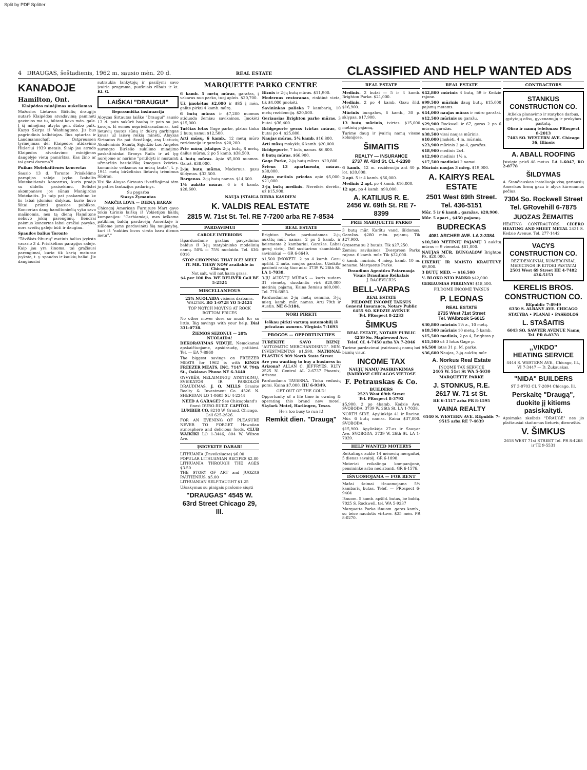Split by PDF Splitter
4 DRAUGAS, šeštadienis, 1962 m. sausio mėn. 20 d. REAL ESTATE CLASSIFIED AND HELP WANTED ADS
KANADOJE
Hamilton, Ont.
Klaipėdos minėjimas nukeliamas
Mažosios Lietuvos Bičiulių draugija nutarė Klaipėdos atvadavimą paminėti gavėnios me tu, būtent kovo mėn. gale. Į šį minėjimą atvyks gen. štabo pulk. Kazys Škirpa iš Washingtono. Jis bus pagrindinis kalbėtojas. Bus aptartas ir Landmannschaft Ostpreussen tyrinėjimas dėl Klaipėdos atidavimo Hitleriui 1939 metais. Šiaip jau atrodo Klaipėdos atvadavimo minėjimas daugelyje vietų pamirštas. Kas žino ar tai gerai daroma?!
Puikus Motekaitienės koncertas
Sausio 13 d. Toronte Prisikėlimo parapijos salėje įvyko Izabelės Motekaitienės koncertas, kuris praėjo su dideliu pasisekimu. Solistei akompanavo jos sūnus Manigirdas Motekaitis. Jis taip pat paskambino ke lis labai įdomius dalykus, kurie buvo šiltai priimti gausios publikos. Koncertan daug hamiltoniečių vyko savo mašinomis, nes tą dieną Hamiltone nebuvo jokių parengimų. Bendrai paėmus koncertas labai gražiai pavyko, nors svečių galėjo būti ir daugiau.
Spaudos balius Toronte
"Tėviškės žiburių" metinis balius įvyksta vasario 3 d. Prisikėlimo parapijos salėje. Kaip jau yra žinoma, tai gražiausi parengimai, kurie tik kartą metuose įvyksta, t. y. spaudos ir kaukių baliai. Jie daugiausiai
sutraukia lankytojų ir pasižymi savo įvairia programa, puošniais rūbais ir kt. Kl. G.
LAIŠKAI "DRAUGUI"
Beprasmiška insinuacija
Aloyzas Sirtautas laiške "Draugui" sausio 13 d. pats sukūrė baubą ir pats su juo kovoja. Iš esmės nepriešiaraudamas, kad lietuvių tautos sūnų ir dukrų garbingas kovas už laisvę reikią minėti, Aloyzas Sirtautas čia pat išvedžioja, esą Lietuvių Akademinio Skautų Sąjūdžio Los Angeles surengto Birželio sukilimo minėjimo paskaitininkai Bronys Raila ir aš lyg norėjome ar norime "pritildyti ir nustumti užmarštin bestiališką žmogaus žvėries-komunisto veiksmus su mūsų tauta", t. y. 1941 metų birželinius lietuvių trėmimus Sibiran.
Visi šie Aloyzo Sirtauto išvedžiojimai tėra jo paties fantazijos padarinys.
Su pagarba
Stasys Žymantas
NAKČIA LOVA — DIENĄ BARAS
Chicagoj American Furniture Mart gavo tokio turinio laišką iš Vokietijos baldų kompanijos: "Gerbiamieji, mes ieškome patikimų baldų pardavėjų Amerikoje ir siūlome jums pardavinėti šią naujenybę, kuri iš "nakties lovos virsta baru dienos metu"."
MARQUETTE PARKO CENTRE
6 kamb. 5 metų mūras, garažas, į vakarus nuo parko, tuoj apleis. $20,700.
Už įmokėtus $2,000 ir $85 į mėn. galite pirkti 4 kamb. mūrą.
6 butų mūras ir $7,200 nuomos atiduoda žemiau savikainos. Įmokėti $15,000.
Tuščias lotas Gage parke, platus tinka 2 butų namui $12,500.
Arti mūsų, 6 kamb., 12 metų mūro rezidencija ir garažas. $20,200.
Prie mūsų įstaigos 2-jų butų, 8 metų, dailus mūras. 2 po 5 kamb. $38,500.
4 butų mūras. Apie $5,000 nuomos. Garaž. $38,000.
2-jų butų mūras, Modernus, gazu šildymas. $32,500.
Bargenas. 2-jų butų namas. $14,600.
1½ aukšto mūras, 6 ir 4 kamb. $28,600.
Biznis ir 2-jų butų mūras. $11,900.
Modernus restoranas, rinktinė vieta, tik $4,000 įmokėti.
Savininkas palieka 7 kambarių, 10 metų rezidenciją. $20,500.
Geriausias Brighton parke mūras. 3 butai. $36,400.
Bridgeporte geras tvirtas mūras, 6 butai po 4. $25,800.
Naujas mūras, 5½ kamb. $16,800.
Arti mūsų mokyklų 6 kamb. $20,000.
Bridgeporte, 7 butų namas. $6,800.
8 butų mūras. $66,900.
Gage Parke, 2-jų butų mūras. $20,800.
Švieus 13 apartmentų mūras. $30,000.
Algos metinis priedas apie $5,000. $21,000.
3-jų butų medinis. Nereikės derėtis, už $15,900.
NAUJA ĮSTAIGA DIRBA KASDIEN
K. VALDIS REAL ESTATE
2815 W. 71st St. Tel. RE 7-7200 arba RE 7-8534
PARDAVIMUI
CAROLE INTERIORS
Išparduodame gražius pavyzdinius baldus iš 3-jų statybininko modelinių namų. 50% — 75% nuolaida. Tel. 636-0016
STOP CHOPPING THAT ICE! MELT IT. MR. THAW NOW available in Chicago
Not salt, will not harm grass.
$4 per 100 lbs. WE DELIVER Call BE 5-2524
MISCELLANEOUS
25% NUOLAIDA visiems darbams. WALTER. RO 1-0728 YO 5-2424
TOP NOTCH MOVING AT ROCK BOTTOM PRICES
No other mover does so much for so little. Big savings with your help. Dial 331-0738.
ŽIEMOS SEZONUI — 20% NUOLAIDA!
DEKORAVIMAS VIDUJE. Nemokamai apskaičiuojame, apsidraudę, patikimi. Tel. — EA 7-8860
The biggest savings on FREEZER MEATS for 1962 is with KINGS FREEZER MEATS, INC. 7147 W. 79th St., Oaklawn Phone NE 6-3440
GYVYBĖS, NELAIMINGŲ ATSITIKIMŲ, SVEIKATOS IR PASKOLOS DRAUDIMAS. J. O. MILLS Granite Realty & Investment Co. 4526 N. SHERIDAN LO 1-0605 SU 4-2244
NEED A GARAGE? See Chicagoland's finest DURO-BUILT. CAPITOL LUMBER CO. 8210 W. Grand, Chicago, Call 625-2626.
FOR AN EVENING OF PLEASURE NEVER TO FORGET Hawaiian atmosphere and delicious foods. CLUB WAIKIKI LO 1-3446, 804 W. Wilson Ave.
ĮSIGYKITE DABAR!
LITHUANIA (Paveiksluose) $6.00
POPULAR LITHUANIAN RECIPES $2.00
LITHUANIA THROUGH THE AGES $3.50
THE STORY OF ART and JUOZAS PAUTIENIUS, $5.00
LITHUANIAN SELF-TAUGHT $1.25
Užsakymus su pinigais prašome siųsti
"DRAUGAS" 4545 W. 63rd Street Chicago 29, Ill.
REAL ESTATE
Brighton Parke parduodamas 2-jų aukštų mūr. namas. 2 po 5 kamb. ir beismente 2 kambariai. Garažas. Labai geroj vietoj. Dėl susitarimo skambinkit savininkui — GR 6-6649.
$1,500 ĮMOKĖTI. 2 po 4 kamb. Gazu apšild. 2 auto. naujas garažas. Užeikite pasiimti raktą šiuo adr.: 3739 W. 26th St. LA 1-7038.
3-JŲ AUKŠTŲ MŪRAS — kuris sudaro 31 vienetą, duodantis virš $20,000 metinių pajamų. Kaina žemiau $80,000. Tel. 776-6853.
Parduodamas 2-jų metų senumo, 3-jų mieg. kamb. mūr. namas. Arti 79th ir Austin. NE 6-3184.
NORI PIRKTI
Ieškau pirkti vartotą automobilį iš privataus asmens. VIrginia 7-1693
PROGOS — OPPORTUNITIES
TURĖKITE SAVO BIZNĮ! "AUTOMATIC MERCHANDISING". MIN. INVESTMENTAS $1,590. NATIONAL PLASTICS 909 North State Street
Are you wanting to buy a business in Arizona? ALLAN C. JEFFRYES, RLTY 2525 N. Central AL 2-6737 Phoenix, Arizona.
Parduodama TAVERNA. Tinka vedusių porai. Kaina $7,000. HU 6-9349.
GET OUT OF THE COLD!
Opportunity of a life time in owning & operating this brand new motel. Skylark Motel, Harlingen, Texas.
He's too busy to run it!
Remkit dien. "Draugą"
REAL ESTATE
Medinis. 2 butai — 5 ir 4 kamb. Brighton Parke. $21,000.
Medinis. 2 po 4 kamb. Gazu šild. $16,900.
Mūrinis bungalow, 6 kamb., 30 p. sklypas. $17,900.
13 butų mūrinis, tvirtas. $15,000 metinių pajamų.
Turime daug ir įvairių namų visose kolonijose.
ŠIMAITIS
REALTY — INSURANCE
2737 W. 43rd St. CL 4-2390
6 kamb., 12 m. rezidencija ant 40 p. lot. $20,000.
2 apt. 5 ir 4 kamb. $56,000.
Medinis 2 apt. po 4 kamb. $16,000.
12 apt. po 4 kamb. $98,000.
A. KATILIUS R. E.
2456 W. 69th St. RE 7-8399
PRIE MARQUETTE PARKO
3 butų mūr. Karštu vand. šildomas. Garažas. $280 mėn. pajamų. Tik $27,900.
Groserne su 2 butais. Tik $27,250.
Žemiau savikainos. Evergreen Parko rajone. 6 kamb. mūr. Tik $32,000.
6 kamb. mūrinis. 4 mieg. kamb. 10 m. senumo. Marquette Parke.
Draudimo Agentūra Patarnauja Visais Draudimo Reikalais
J. BACEVIČIUS
BELL-VARPAS
REAL ESTATE
PILDOME INCOME TAKSUS
General Insurance, Notary Public
6455 SO. KEDZIE AVENUE
Tel. PRospect 8-2233
ŠIMKUS
REAL ESTATE, NOTARY PUBLIC
4259 So. Maplewood Ave.
Telef. CL 4-7450 arba YA 7-2046
Turime pardavimui įvairiausių namų bei biznių visur.
INCOME TAX
NAUJŲ NAMŲ PASIRINKIMAS ĮVAIRIOSE CHICAGOS VIETOSE
F. Petrauskas & Co.
BUILDERS
2523 West 69th Street
Tel. PRospect 8-3792
$5,900. 2 po 4kamb. Kedzie Ave. SVOBODA, 3739 W. 26th St. LA 1-7038.
NORTH SIDE. Apylinkėje 41 ir Racine. Mūr. 6 butų namas. Kaina $37,000. SVOBODA.
$15,900. Apylinkėje 27-os ir Sawyer Ave. SVOBODA, 3739 W. 26th St. LA 1-7039.
HELP WANTED MOTERYS
Reikalinga auklė 14 mėnesių mergaitei, 5 dienas savaitėj. GR 6-1898.
Moteriai reikalinga kompanijonė, pensininkė arba nedirbanti. GR 6-1576.
IŠNUOMOJAMA — FOR RENT
Mažai šeimai išnuomojama 5½ kambarių butas. Telef. — PRospect 6-9404
Išnuom. 5 kamb. apšild. butas, be baldų. 7025 S. Rockwell, tel. WA 5-9237
Marquette Parke išnuom. geras kamb., su teise naudotis virtuve. $35 mėn. PR 8-0270.
REAL ESTATE
$42,800 mūrinis 4 butų, 59 ir Kedzie rajone.
$99,500 mūrinis daug butų, $15,000 pajamų metams.
$44,000 naujas mūras ir mūro garažai.
$12,500 mūrinis su garažu.
$29,900 Rockwell ir 67, geras 2 po 6 mūras, garažas.
$38,500 visai naujas mūrinis.
$10,000 įmokėti, 4 m. mūrinis.
$23,900 mūrinis 2 po 4, garažas.
$18,900 medinis 2x4.
$12,900 medinis 1½ a.
$17,500 mediniai 2 namai.
Mūrinis naujas 3 mieg. $19,000.
A. KAIRYS REAL ESTATE
2501 West 69th Street. Tel. 436-5151
Mūr. 5 ir 6 kamb., garažas. $20,900.
Mūr. 5 apart., $450 pajamų.
BUDRECKAS
4081 ARCHER AVE. LA 3-3384
$10,500 METINIŲ PAJAMŲ 3 aukštų mūras — 9 vienetai. $61,000.
NAUJAS MŪR. BUNGALOW Brighton Pk. $20,000.
LIKERIŲ IR MAISTO KRAUTUVĖ $9,000.
3 BUTŲ MED. — $16,500
½ BLOKO NUO PARKO $42,000.
GERIAUSIAS PIRKINYS! $18,500.
PILDOME INCOME TAKSUS
P. LEONAS
REAL ESTATE
2735 West 71st Street
Tel. WAlbrook 5-6015
$30,800 mūrinis 1½ a., 10 metų.
$18,500 mūrinis 10 metų, 5 kamb.
$15,500 medinis, 2 po 4, Brighton p.
$15,500 už 3 lotus Gage p.
$6,500 lotas 31 p. M. parke.
$36,600 Naujas, 2-jų aukštų mūr.
A. Norkus Real Estate
INCOME TAX SERVICE
2405 W. 51st St WA 5-5030
MARQUETTE PARKE
J. STONKUS, R.E.
2617 W. 71 st St.
HE 6-1517 arba PR 8-1595
VAINA REALTY
6540 S. WESTERN AVE. REpublic 7-9515 arba RE 7-4639
CONTRACTORS
STANKUS CONSTRUCTION CO.
Atlieka planavimo ir statybos darbus, gydytojų ofisų, gyvenamųjų ir prekybos pastatų.
Ofiso ir namų telefonas: PRospect 8-2013
7403 SO. WESTERN AVE. Chicago 36, Illinois
A. ABALL ROOFING
Įsteigta prieš 48 metus. LA 1-6047, RO 2-8778
ŠILDYMAS
A. Stančiauskas instaliuoja visų geriausių Amerikos firmų gazu ir alyva kūrenamus pečius.
7304 So. Rockwell Street
Tel. GRovehill 6-7875
JUOZAS ŽEMAITIS
HEATING CONTRACTORS. CICERO HEATING AND SHEET METAL 2431 S. Kedzie Avenue. Tel. 277-1442
VACYS CONSTRUCTION CO.
REZIDENCINIAI, KOMERCINIAI, MEDICINOS IR KITOKI PASTATAI
2501 West 69 Street HE 4-7482 436-5153
KERELIS BROS.
CONSTRUCTION CO.
REpublic 7-8949
6350 S. ALBANY AVE. CHICAGO
STATYBA • PLANAI • PASKOLOS
L. STAŠAITIS
6043 SO. SAWYER AVENUE Namų Tel. PR 8-8378
,,VIKDO"
HEATING SERVICE
4444 S. WESTERN AVE., Chicago, Ill., VI 7-3447 — D. Žukauskas.
"NIDA" BUILDERS
ST 3-0703 CL 7-2094 Chicago, Ill.
Perskaitę "Draugą", duokite jį kitiems pasiskaityti.
Apsimoka skelbtis "DRAUGE" nes jis plačiausiai skaitomas lietuvių dienraštis.
V. ŠIMKUS
2618 WEST 71st STREET Tel. PR 8-4268 ir TE 9-5531